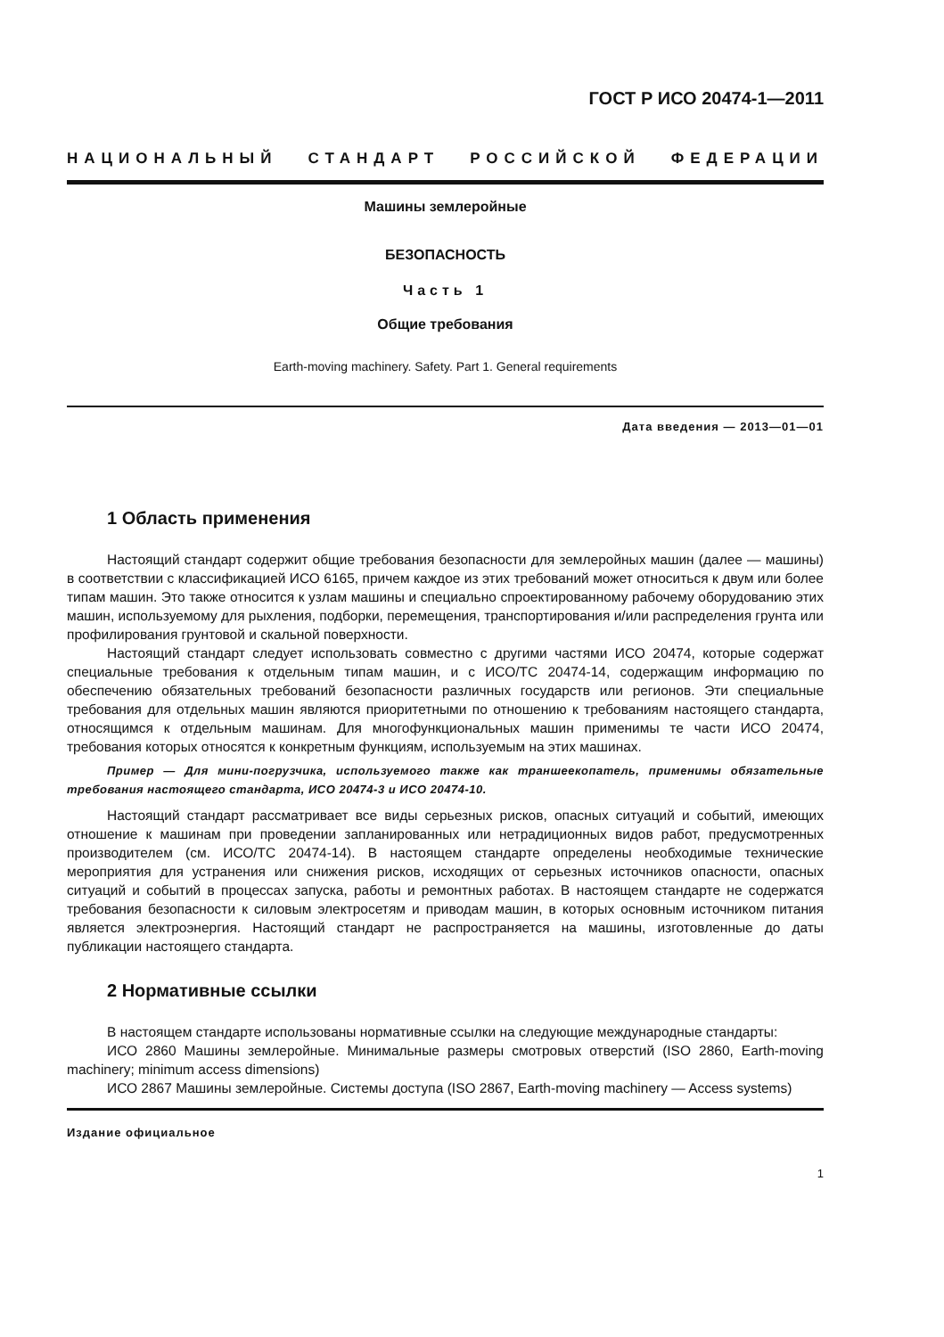ГОСТ Р ИСО 20474-1—2011
НАЦИОНАЛЬНЫЙ СТАНДАРТ РОССИЙСКОЙ ФЕДЕРАЦИИ
Машины землеройные
БЕЗОПАСНОСТЬ
Часть 1
Общие требования
Earth-moving machinery. Safety. Part 1. General requirements
Дата введения — 2013—01—01
1 Область применения
Настоящий стандарт содержит общие требования безопасности для землеройных машин (далее — машины) в соответствии с классификацией ИСО 6165, причем каждое из этих требований может относиться к двум или более типам машин. Это также относится к узлам машины и специально спроектированному рабочему оборудованию этих машин, используемому для рыхления, подборки, перемещения, транспортирования и/или распределения грунта или профилирования грунтовой и скальной поверхности.
Настоящий стандарт следует использовать совместно с другими частями ИСО 20474, которые содержат специальные требования к отдельным типам машин, и с ИСО/ТС 20474-14, содержащим информацию по обеспечению обязательных требований безопасности различных государств или регионов. Эти специальные требования для отдельных машин являются приоритетными по отношению к требованиям настоящего стандарта, относящимся к отдельным машинам. Для многофункциональных машин применимы те части ИСО 20474, требования которых относятся к конкретным функциям, используемым на этих машинах.
Пример — Для мини-погрузчика, используемого также как траншеекопатель, применимы обязательные требования настоящего стандарта, ИСО 20474-3 и ИСО 20474-10.
Настоящий стандарт рассматривает все виды серьезных рисков, опасных ситуаций и событий, имеющих отношение к машинам при проведении запланированных или нетрадиционных видов работ, предусмотренных производителем (см. ИСО/ТС 20474-14). В настоящем стандарте определены необходимые технические мероприятия для устранения или снижения рисков, исходящих от серьезных источников опасности, опасных ситуаций и событий в процессах запуска, работы и ремонтных работах. В настоящем стандарте не содержатся требования безопасности к силовым электросетям и приводам машин, в которых основным источником питания является электроэнергия. Настоящий стандарт не распространяется на машины, изготовленные до даты публикации настоящего стандарта.
2 Нормативные ссылки
В настоящем стандарте использованы нормативные ссылки на следующие международные стандарты:
ИСО 2860 Машины землеройные. Минимальные размеры смотровых отверстий (ISO 2860, Earth-moving machinery; minimum access dimensions)
ИСО 2867 Машины землеройные. Системы доступа (ISO 2867, Earth-moving machinery — Access systems)
Издание официальное
1